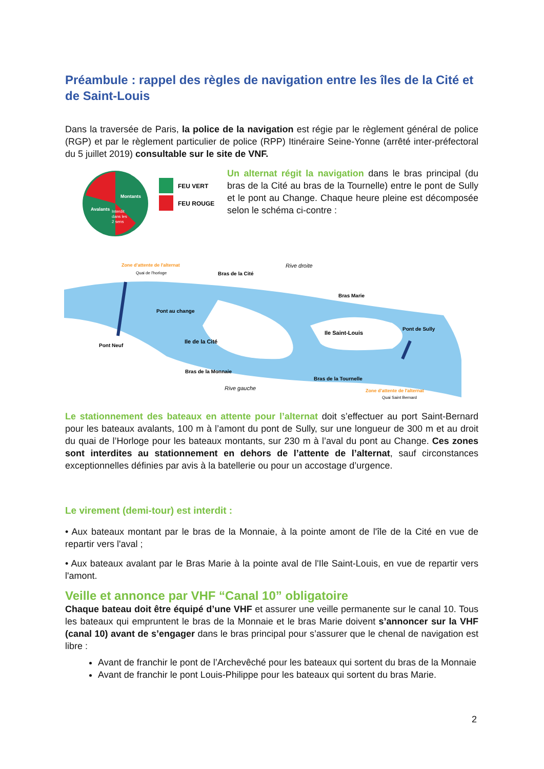Préambule : rappel des règles de navigation entre les îles de la Cité et de Saint-Louis
Dans la traversée de Paris, la police de la navigation est régie par le règlement général de police (RGP) et par le règlement particulier de police (RPP) Itinéraire Seine-Yonne (arrêté inter-préfectoral du 5 juillet 2019) consultable sur le site de VNF.
Montants
Avalants
Interdit
dans les
2 sens
FEU VERT
FEU ROUGE
Un alternat régit la navigation dans le bras principal (du bras de la Cité au bras de la Tournelle) entre le pont de Sully et le pont au Change. Chaque heure pleine est décomposée selon le schéma ci-contre :
Zone d'attente de l'alternat
Quai de l'horloge
Bras de la Cité
Rive droite
Pont au change
Bras Marie
Ile de la Cité
Ile Saint-Louis
Pont de Sully
Pont Neuf
Bras de la Monnaie
Bras de la Tournelle
Rive gauche
Zone d'attente de l'alternat
Quai Saint Bernard
Le stationnement des bateaux en attente pour l’alternat doit s’effectuer au port Saint-Bernard pour les bateaux avalants, 100 m à l’amont du pont de Sully, sur une longueur de 300 m et au droit du quai de l’Horloge pour les bateaux montants, sur 230 m à l’aval du pont au Change. Ces zones sont interdites au stationnement en dehors de l’attente de l’alternat, sauf circonstances exceptionnelles définies par avis à la batellerie ou pour un accostage d’urgence.
Le virement (demi-tour) est interdit :
• Aux bateaux montant par le bras de la Monnaie, à la pointe amont de l'île de la Cité en vue de repartir vers l'aval ;
• Aux bateaux avalant par le Bras Marie à la pointe aval de l'Ile Saint-Louis, en vue de repartir vers l'amont.
Veille et annonce par VHF “Canal 10” obligatoire
Chaque bateau doit être équipé d’une VHF et assurer une veille permanente sur le canal 10. Tous les bateaux qui empruntent le bras de la Monnaie et le bras Marie doivent s’annoncer sur la VHF (canal 10) avant de s’engager dans le bras principal pour s’assurer que le chenal de navigation est libre :
Avant de franchir le pont de l’Archevêché pour les bateaux qui sortent du bras de la Monnaie
Avant de franchir le pont Louis-Philippe pour les bateaux qui sortent du bras Marie.
2